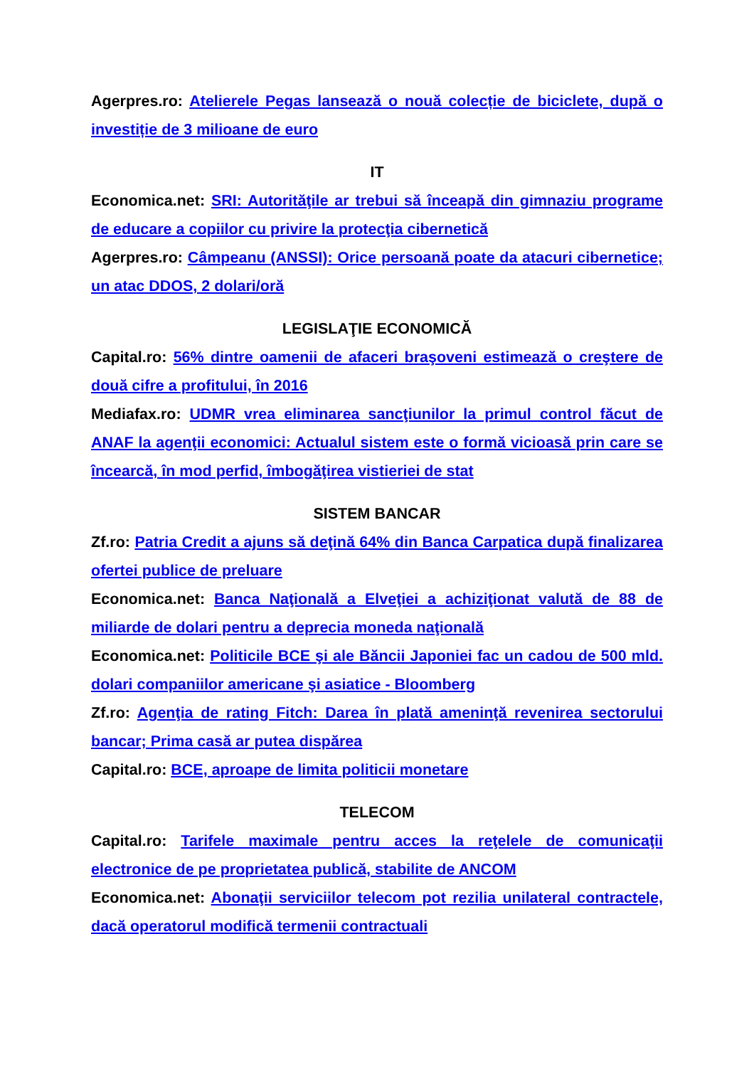Agerpres.ro: Atelierele Pegas lansează o nouă colecție de biciclete, după o investiție de 3 milioane de euro
IT
Economica.net: SRI: Autorităţile ar trebui să înceapă din gimnaziu programe de educare a copiilor cu privire la protecţia cibernetică
Agerpres.ro: Câmpeanu (ANSSI): Orice persoană poate da atacuri cibernetice; un atac DDOS, 2 dolari/oră
LEGISLAŢIE ECONOMICĂ
Capital.ro: 56% dintre oamenii de afaceri braşoveni estimează o creştere de două cifre a profitului, în 2016
Mediafax.ro: UDMR vrea eliminarea sancţiunilor la primul control făcut de ANAF la agenţii economici: Actualul sistem este o formă vicioasă prin care se încearcă, în mod perfid, îmbogăţirea vistieriei de stat
SISTEM BANCAR
Zf.ro: Patria Credit a ajuns să deţină 64% din Banca Carpatica după finalizarea ofertei publice de preluare
Economica.net: Banca Naţională a Elveţiei a achiziţionat valută de 88 de miliarde de dolari pentru a deprecia moneda naţională
Economica.net: Politicile BCE şi ale Băncii Japoniei fac un cadou de 500 mld. dolari companiilor americane şi asiatice - Bloomberg
Zf.ro: Agenţia de rating Fitch: Darea în plată ameninţă revenirea sectorului bancar; Prima casă ar putea dispărea
Capital.ro: BCE, aproape de limita politicii monetare
TELECOM
Capital.ro: Tarifele maximale pentru acces la reţelele de comunicaţii electronice de pe proprietatea publică, stabilite de ANCOM
Economica.net: Abonaţii serviciilor telecom pot rezilia unilateral contractele, dacă operatorul modifică termenii contractuali